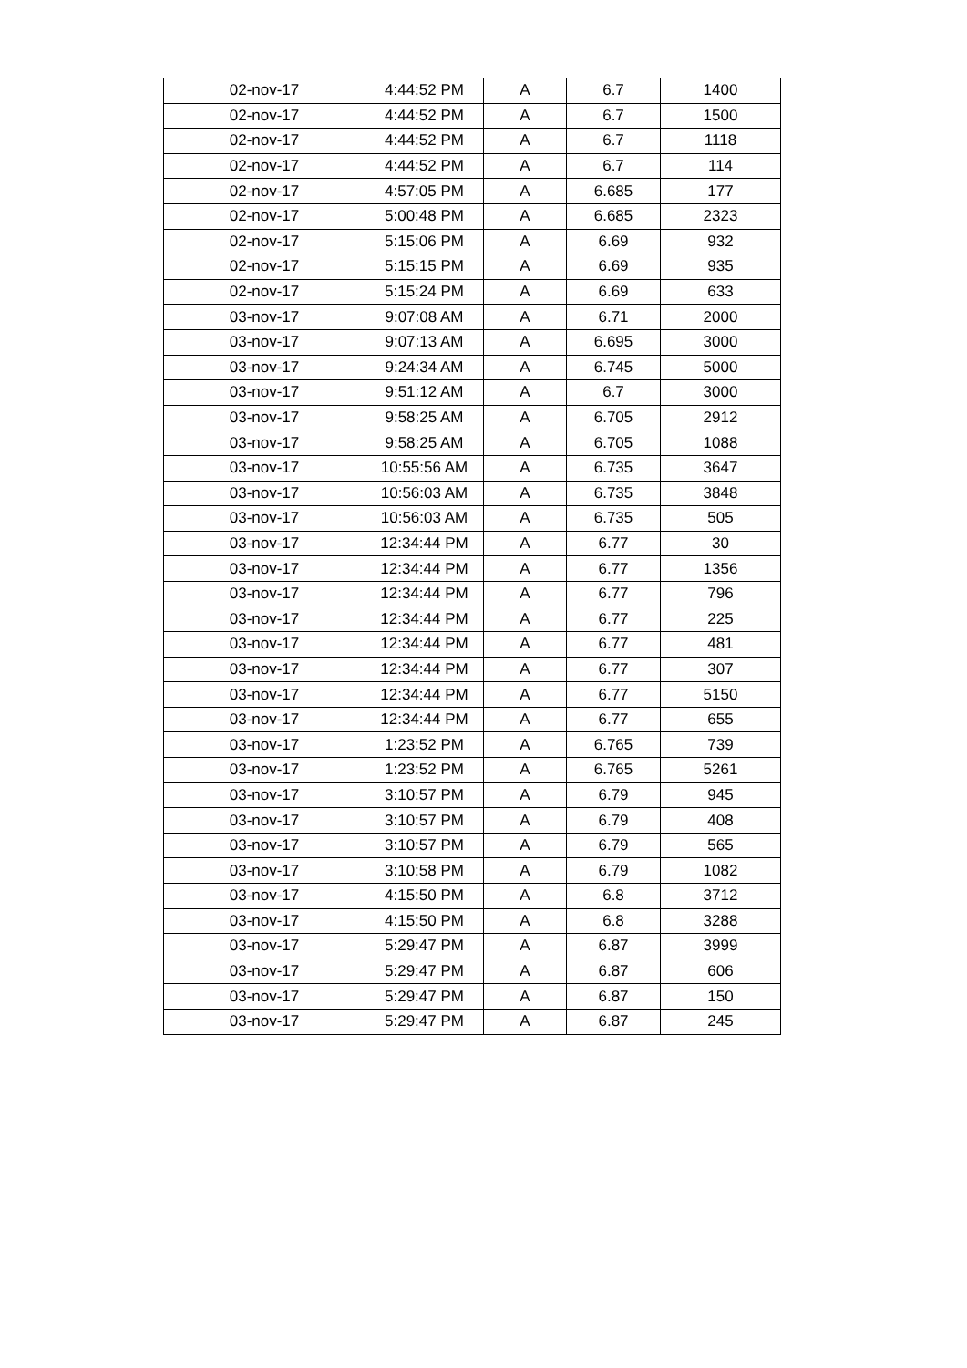| 02-nov-17 | 4:44:52 PM | A | 6.7 | 1400 |
| 02-nov-17 | 4:44:52 PM | A | 6.7 | 1500 |
| 02-nov-17 | 4:44:52 PM | A | 6.7 | 1118 |
| 02-nov-17 | 4:44:52 PM | A | 6.7 | 114 |
| 02-nov-17 | 4:57:05 PM | A | 6.685 | 177 |
| 02-nov-17 | 5:00:48 PM | A | 6.685 | 2323 |
| 02-nov-17 | 5:15:06 PM | A | 6.69 | 932 |
| 02-nov-17 | 5:15:15 PM | A | 6.69 | 935 |
| 02-nov-17 | 5:15:24 PM | A | 6.69 | 633 |
| 03-nov-17 | 9:07:08 AM | A | 6.71 | 2000 |
| 03-nov-17 | 9:07:13 AM | A | 6.695 | 3000 |
| 03-nov-17 | 9:24:34 AM | A | 6.745 | 5000 |
| 03-nov-17 | 9:51:12 AM | A | 6.7 | 3000 |
| 03-nov-17 | 9:58:25 AM | A | 6.705 | 2912 |
| 03-nov-17 | 9:58:25 AM | A | 6.705 | 1088 |
| 03-nov-17 | 10:55:56 AM | A | 6.735 | 3647 |
| 03-nov-17 | 10:56:03 AM | A | 6.735 | 3848 |
| 03-nov-17 | 10:56:03 AM | A | 6.735 | 505 |
| 03-nov-17 | 12:34:44 PM | A | 6.77 | 30 |
| 03-nov-17 | 12:34:44 PM | A | 6.77 | 1356 |
| 03-nov-17 | 12:34:44 PM | A | 6.77 | 796 |
| 03-nov-17 | 12:34:44 PM | A | 6.77 | 225 |
| 03-nov-17 | 12:34:44 PM | A | 6.77 | 481 |
| 03-nov-17 | 12:34:44 PM | A | 6.77 | 307 |
| 03-nov-17 | 12:34:44 PM | A | 6.77 | 5150 |
| 03-nov-17 | 12:34:44 PM | A | 6.77 | 655 |
| 03-nov-17 | 1:23:52 PM | A | 6.765 | 739 |
| 03-nov-17 | 1:23:52 PM | A | 6.765 | 5261 |
| 03-nov-17 | 3:10:57 PM | A | 6.79 | 945 |
| 03-nov-17 | 3:10:57 PM | A | 6.79 | 408 |
| 03-nov-17 | 3:10:57 PM | A | 6.79 | 565 |
| 03-nov-17 | 3:10:58 PM | A | 6.79 | 1082 |
| 03-nov-17 | 4:15:50 PM | A | 6.8 | 3712 |
| 03-nov-17 | 4:15:50 PM | A | 6.8 | 3288 |
| 03-nov-17 | 5:29:47 PM | A | 6.87 | 3999 |
| 03-nov-17 | 5:29:47 PM | A | 6.87 | 606 |
| 03-nov-17 | 5:29:47 PM | A | 6.87 | 150 |
| 03-nov-17 | 5:29:47 PM | A | 6.87 | 245 |